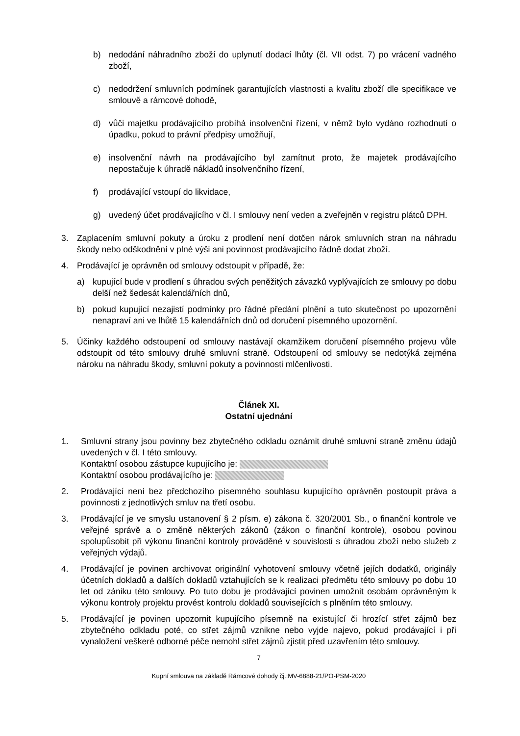b) nedodání náhradního zboží do uplynutí dodací lhůty (čl. VII odst. 7) po vrácení vadného zboží,
c) nedodržení smluvních podmínek garantujících vlastnosti a kvalitu zboží dle specifikace ve smlouvě a rámcové dohodě,
d) vůči majetku prodávajícího probíhá insolvenční řízení, v němž bylo vydáno rozhodnutí o úpadku, pokud to právní předpisy umožňují,
e) insolvenční návrh na prodávajícího byl zamítnut proto, že majetek prodávajícího nepostačuje k úhradě nákladů insolvenčního řízení,
f) prodávající vstoupí do likvidace,
g) uvedený účet prodávajícího v čl. I smlouvy není veden a zveřejněn v registru plátců DPH.
3. Zaplacením smluvní pokuty a úroku z prodlení není dotčen nárok smluvních stran na náhradu škody nebo odškodnění v plné výši ani povinnost prodávajícího řádně dodat zboží.
4. Prodávající je oprávněn od smlouvy odstoupit v případě, že:
a) kupující bude v prodlení s úhradou svých peněžitých závazků vyplývajících ze smlouvy po dobu delší než šedesát kalendářních dnů,
b) pokud kupující nezajistí podmínky pro řádné předání plnění a tuto skutečnost po upozornění nenapraví ani ve lhůtě 15 kalendářních dnů od doručení písemného upozornění.
5. Účinky každého odstoupení od smlouvy nastávají okamžikem doručení písemného projevu vůle odstoupit od této smlouvy druhé smluvní straně. Odstoupení od smlouvy se nedotýká zejména nároku na náhradu škody, smluvní pokuty a povinnosti mlčenlivosti.
Článek XI.
Ostatní ujednání
1. Smluvní strany jsou povinny bez zbytečného odkladu oznámit druhé smluvní straně změnu údajů uvedených v čl. I této smlouvy.
Kontaktní osobou zástupce kupujícího je:
Kontaktní osobou prodávajícího je:
2. Prodávající není bez předchozího písemného souhlasu kupujícího oprávněn postoupit práva a povinnosti z jednotlivých smluv na třetí osobu.
3. Prodávající je ve smyslu ustanovení § 2 písm. e) zákona č. 320/2001 Sb., o finanční kontrole ve veřejné správě a o změně některých zákonů (zákon o finanční kontrole), osobou povinou spolupůsobit při výkonu finanční kontroly prováděné v souvislosti s úhradou zboží nebo služeb z veřejných výdajů.
4. Prodávající je povinen archivovat originální vyhotovení smlouvy včetně jejích dodatků, originály účetních dokladů a dalších dokladů vztahujících se k realizaci předmětu této smlouvy po dobu 10 let od zániku této smlouvy. Po tuto dobu je prodávající povinen umožnit osobám oprávněným k výkonu kontroly projektu provést kontrolu dokladů souvisejících s plněním této smlouvy.
5. Prodávající je povinen upozornit kupujícího písemně na existující či hrozící střet zájmů bez zbytečného odkladu poté, co střet zájmů vznikne nebo vyjde najevo, pokud prodávající i při vynaložení veškeré odborné péče nemohl střet zájmů zjistit před uzavřením této smlouvy.
7
Kupní smlouva na základě Rámcové dohody čj.:MV-6888-21/PO-PSM-2020